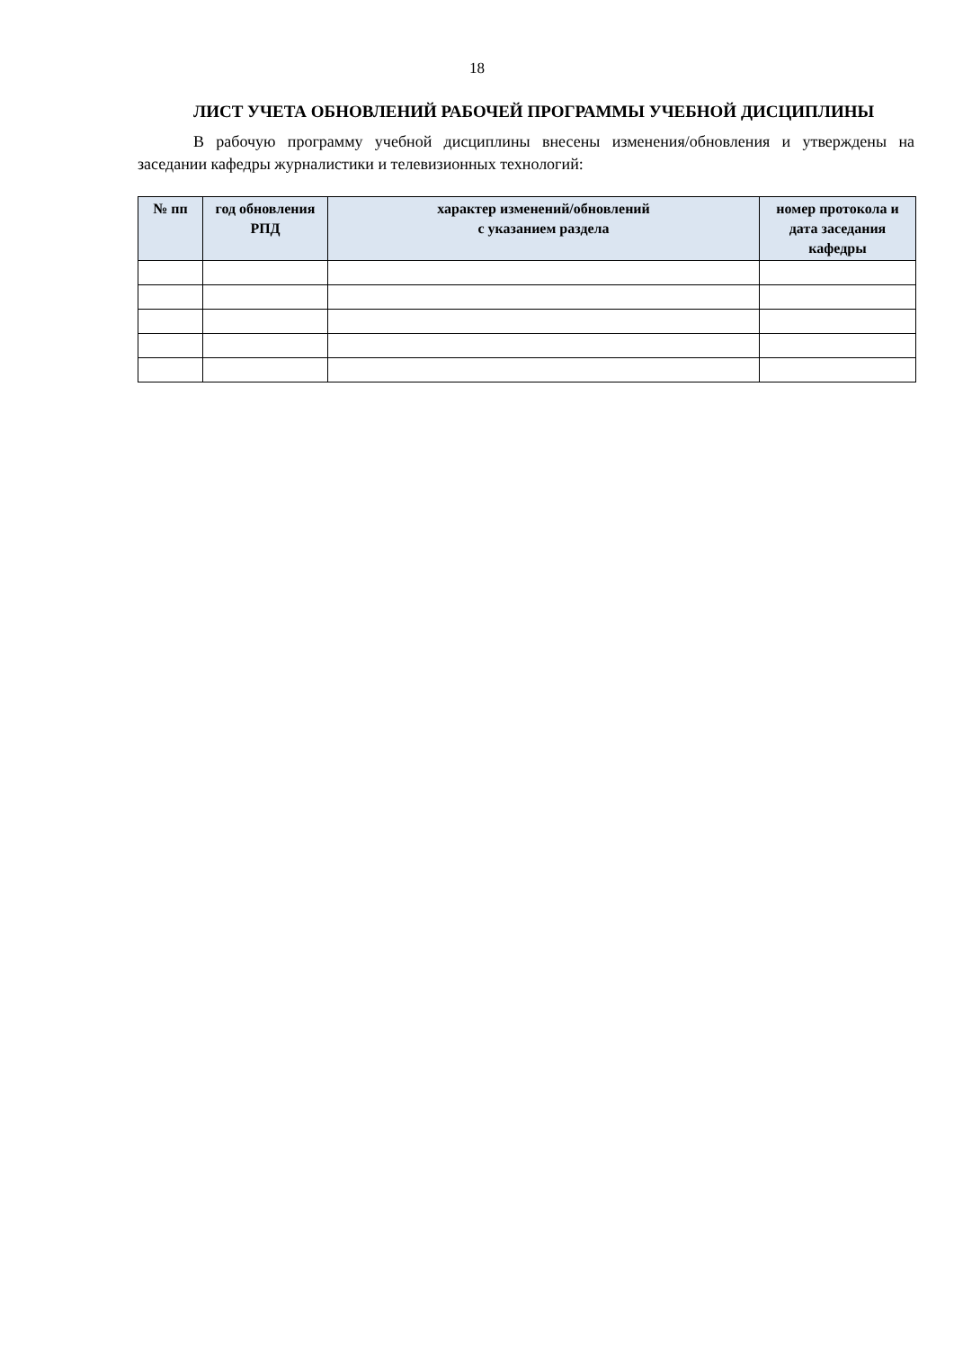18
ЛИСТ УЧЕТА ОБНОВЛЕНИЙ РАБОЧЕЙ ПРОГРАММЫ УЧЕБНОЙ ДИСЦИПЛИНЫ
В рабочую программу учебной дисциплины внесены изменения/обновления и утверждены на заседании кафедры журналистики и телевизионных технологий:
| № пп | год обновления РПД | характер изменений/обновлений с указанием раздела | номер протокола и дата заседания кафедры |
| --- | --- | --- | --- |